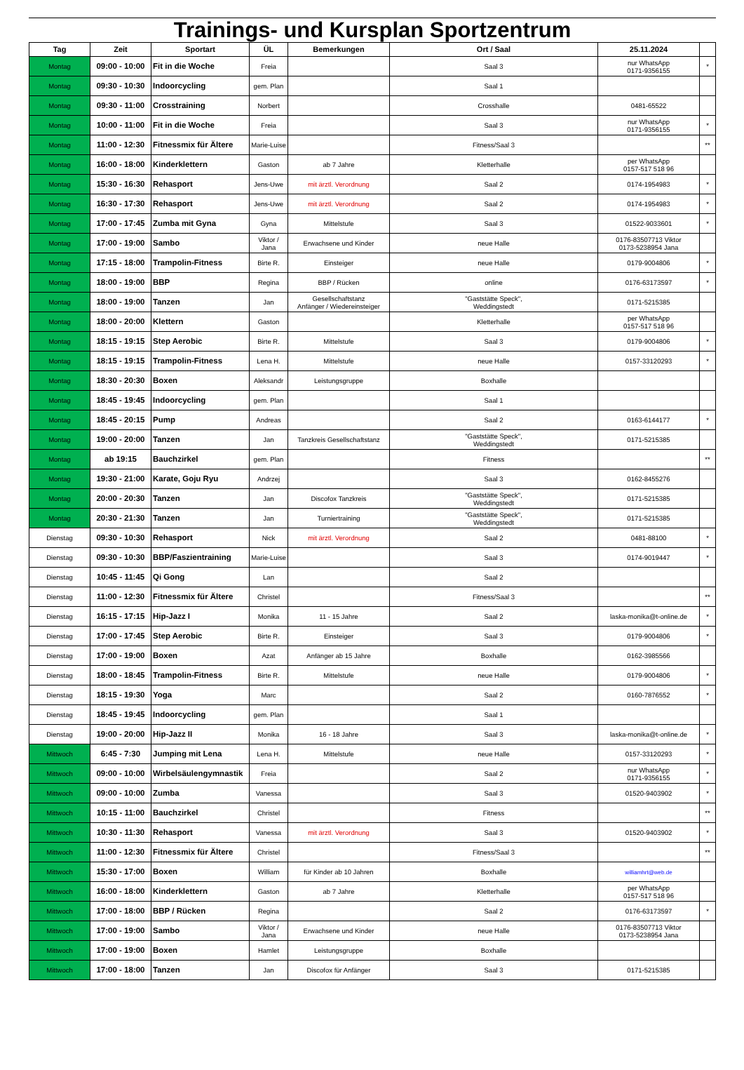Trainings- und Kursplan Sportzentrum
| Tag | Zeit | Sportart | ÜL | Bemerkungen | Ort / Saal | 25.11.2024 | |
| --- | --- | --- | --- | --- | --- | --- | --- |
| Montag | 09:00 - 10:00 | Fit in die Woche | Freia | | Saal 3 | nur WhatsApp 0171-9356155 | * |
| Montag | 09:30 - 10:30 | Indoorcycling | gem. Plan | | Saal 1 | | |
| Montag | 09:30 - 11:00 | Crosstraining | Norbert | | Crosshalle | 0481-65522 | |
| Montag | 10:00 - 11:00 | Fit in die Woche | Freia | | Saal 3 | nur WhatsApp 0171-9356155 | * |
| Montag | 11:00 - 12:30 | Fitnessmix für Ältere | Marie-Luise | | Fitness/Saal 3 | | ** |
| Montag | 16:00 - 18:00 | Kinderklettern | Gaston | ab 7 Jahre | Kletterhalle | per WhatsApp 0157-517 518 96 | |
| Montag | 15:30 - 16:30 | Rehasport | Jens-Uwe | mit ärztl. Verordnung | Saal 2 | 0174-1954983 | * |
| Montag | 16:30 - 17:30 | Rehasport | Jens-Uwe | mit ärztl. Verordnung | Saal 2 | 0174-1954983 | * |
| Montag | 17:00 - 17:45 | Zumba mit Gyna | Gyna | Mittelstufe | Saal 3 | 01522-9033601 | * |
| Montag | 17:00 - 19:00 | Sambo | Viktor / Jana | Erwachsene und Kinder | neue Halle | 0176-83507713 Viktor 0173-5238954 Jana | |
| Montag | 17:15 - 18:00 | Trampolin-Fitness | Birte R. | Einsteiger | neue Halle | 0179-9004806 | * |
| Montag | 18:00 - 19:00 | BBP | Regina | BBP / Rücken | online | 0176-63173597 | * |
| Montag | 18:00 - 19:00 | Tanzen | Jan | Gesellschaftstanz Anfänger / Wiedereinsteiger | "Gaststätte Speck", Weddingstedt | 0171-5215385 | |
| Montag | 18:00 - 20:00 | Klettern | Gaston | | Kletterhalle | per WhatsApp 0157-517 518 96 | |
| Montag | 18:15 - 19:15 | Step Aerobic | Birte R. | Mittelstufe | Saal 3 | 0179-9004806 | * |
| Montag | 18:15 - 19:15 | Trampolin-Fitness | Lena H. | Mittelstufe | neue Halle | 0157-33120293 | * |
| Montag | 18:30 - 20:30 | Boxen | Aleksandr | Leistungsgruppe | Boxhalle | | |
| Montag | 18:45 - 19:45 | Indoorcycling | gem. Plan | | Saal 1 | | |
| Montag | 18:45 - 20:15 | Pump | Andreas | | Saal 2 | 0163-6144177 | * |
| Montag | 19:00 - 20:00 | Tanzen | Jan | Tanzkreis Gesellschaftstanz | "Gaststätte Speck", Weddingstedt | 0171-5215385 | |
| Montag | ab 19:15 | Bauchzirkel | gem. Plan | | Fitness | | ** |
| Montag | 19:30 - 21:00 | Karate, Goju Ryu | Andrzej | | Saal 3 | 0162-8455276 | |
| Montag | 20:00 - 20:30 | Tanzen | Jan | Discofox Tanzkreis | "Gaststätte Speck", Weddingstedt | 0171-5215385 | |
| Montag | 20:30 - 21:30 | Tanzen | Jan | Turniertraining | "Gaststätte Speck", Weddingstedt | 0171-5215385 | |
| Dienstag | 09:30 - 10:30 | Rehasport | Nick | mit ärztl. Verordnung | Saal 2 | 0481-88100 | * |
| Dienstag | 09:30 - 10:30 | BBP/Faszientraining | Marie-Luise | | Saal 3 | 0174-9019447 | * |
| Dienstag | 10:45 - 11:45 | Qi Gong | Lan | | Saal 2 | | |
| Dienstag | 11:00 - 12:30 | Fitnessmix für Ältere | Christel | | Fitness/Saal 3 | | ** |
| Dienstag | 16:15 - 17:15 | Hip-Jazz I | Monika | 11 - 15 Jahre | Saal 2 | laska-monika@t-online.de | * |
| Dienstag | 17:00 - 17:45 | Step Aerobic | Birte R. | Einsteiger | Saal 3 | 0179-9004806 | * |
| Dienstag | 17:00 - 19:00 | Boxen | Azat | Anfänger ab 15 Jahre | Boxhalle | 0162-3985566 | |
| Dienstag | 18:00 - 18:45 | Trampolin-Fitness | Birte R. | Mittelstufe | neue Halle | 0179-9004806 | * |
| Dienstag | 18:15 - 19:30 | Yoga | Marc | | Saal 2 | 0160-7876552 | * |
| Dienstag | 18:45 - 19:45 | Indoorcycling | gem. Plan | | Saal 1 | | |
| Dienstag | 19:00 - 20:00 | Hip-Jazz II | Monika | 16 - 18 Jahre | Saal 3 | laska-monika@t-online.de | * |
| Mittwoch | 6:45 - 7:30 | Jumping mit Lena | Lena H. | Mittelstufe | neue Halle | 0157-33120293 | * |
| Mittwoch | 09:00 - 10:00 | Wirbelsäulengymnastik | Freia | | Saal 2 | nur WhatsApp 0171-9356155 | * |
| Mittwoch | 09:00 - 10:00 | Zumba | Vanessa | | Saal 3 | 01520-9403902 | * |
| Mittwoch | 10:15 - 11:00 | Bauchzirkel | Christel | | Fitness | | ** |
| Mittwoch | 10:30 - 11:30 | Rehasport | Vanessa | mit ärztl. Verordnung | Saal 3 | 01520-9403902 | * |
| Mittwoch | 11:00 - 12:30 | Fitnessmix für Ältere | Christel | | Fitness/Saal 3 | | ** |
| Mittwoch | 15:30 - 17:00 | Boxen | William | für Kinder ab 10 Jahren | Boxhalle | williamhrt@web.de | |
| Mittwoch | 16:00 - 18:00 | Kinderklettern | Gaston | ab 7 Jahre | Kletterhalle | per WhatsApp 0157-517 518 96 | |
| Mittwoch | 17:00 - 18:00 | BBP / Rücken | Regina | | Saal 2 | 0176-63173597 | * |
| Mittwoch | 17:00 - 19:00 | Sambo | Viktor / Jana | Erwachsene und Kinder | neue Halle | 0176-83507713 Viktor 0173-5238954 Jana | |
| Mittwoch | 17:00 - 19:00 | Boxen | Hamlet | Leistungsgruppe | Boxhalle | | |
| Mittwoch | 17:00 - 18:00 | Tanzen | Jan | Discofox für Anfänger | Saal 3 | 0171-5215385 | |